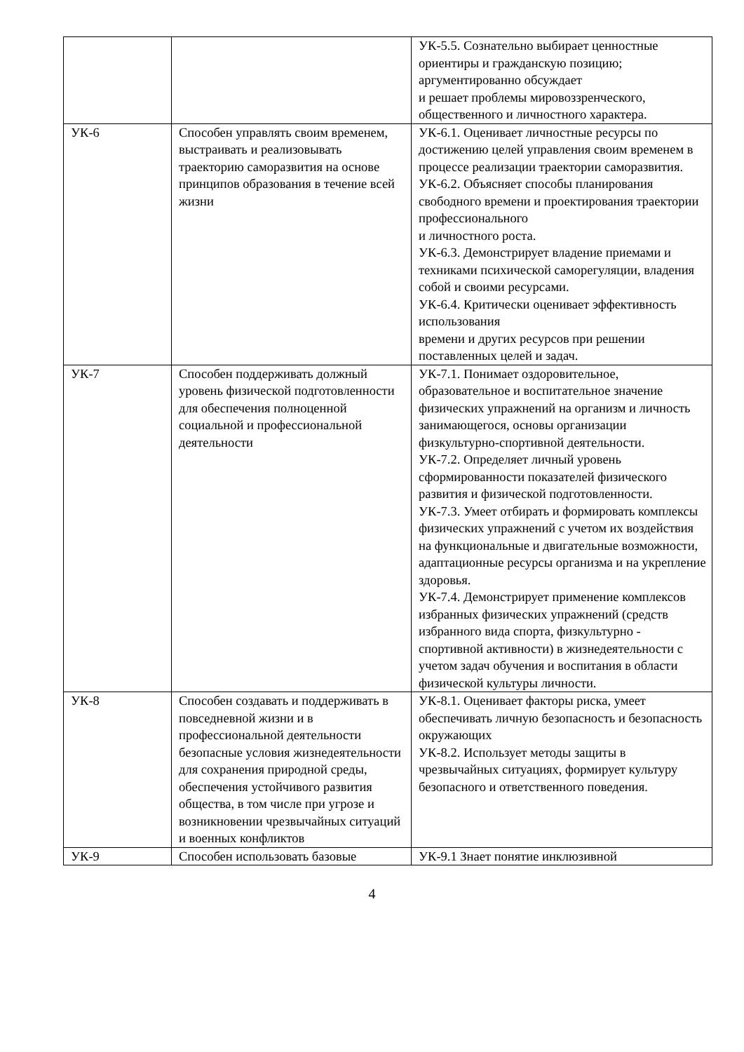| | | УК-5.5. Сознательно выбирает ценностные ориентиры и гражданскую позицию; аргументированно обсуждает и решает проблемы мировоззренческого, общественного и личностного характера. |
| УК-6 | Способен управлять своим временем, выстраивать и реализовывать траекторию саморазвития на основе принципов образования в течение всей жизни | УК-6.1. Оценивает личностные ресурсы по достижению целей управления своим временем в процессе реализации траектории саморазвития. УК-6.2. Объясняет способы планирования свободного времени и проектирования траектории профессионального и личностного роста. УК-6.3. Демонстрирует владение приемами и техниками психической саморегуляции, владения собой и своими ресурсами. УК-6.4. Критически оценивает эффективность использования времени и других ресурсов при решении поставленных целей и задач. |
| УК-7 | Способен поддерживать должный уровень физической подготовленности для обеспечения полноценной социальной и профессиональной деятельности | УК-7.1. Понимает оздоровительное, образовательное и воспитательное значение физических упражнений на организм и личность занимающегося, основы организации физкультурно-спортивной деятельности. УК-7.2. Определяет личный уровень сформированности показателей физического развития и физической подготовленности. УК-7.3. Умеет отбирать и формировать комплексы физических упражнений с учетом их воздействия на функциональные и двигательные возможности, адаптационные ресурсы организма и на укрепление здоровья. УК-7.4. Демонстрирует применение комплексов избранных физических упражнений (средств избранного вида спорта, физкультурно - спортивной активности) в жизнедеятельности с учетом задач обучения и воспитания в области физической культуры личности. |
| УК-8 | Способен создавать и поддерживать в повседневной жизни и в профессиональной деятельности безопасные условия жизнедеятельности для сохранения природной среды, обеспечения устойчивого развития общества, в том числе при угрозе и возникновении чрезвычайных ситуаций и военных конфликтов | УК-8.1. Оценивает факторы риска, умеет обеспечивать личную безопасность и безопасность окружающих УК-8.2. Использует методы защиты в чрезвычайных ситуациях, формирует культуру безопасного и ответственного поведения. |
| УК-9 | Способен использовать базовые | УК-9.1 Знает понятие инклюзивной |
4